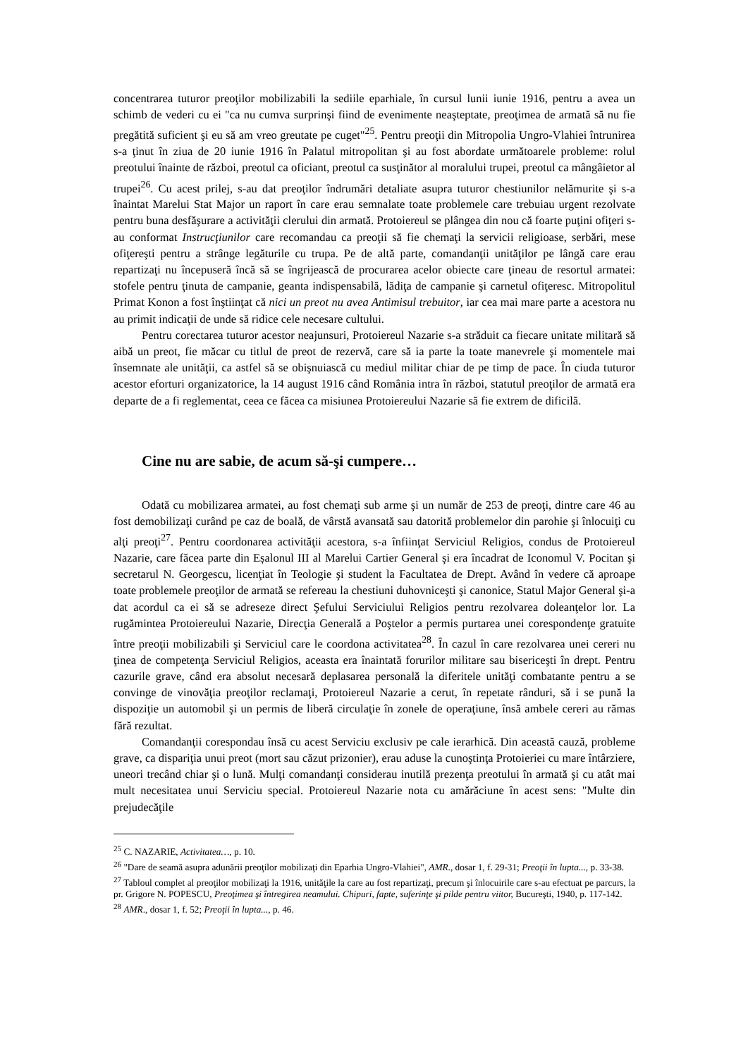concentrarea tuturor preoţilor mobilizabili la sediile eparhiale, în cursul lunii iunie 1916, pentru a avea un schimb de vederi cu ei "ca nu cumva surprinşi fiind de evenimente neaşteptate, preoţimea de armată să nu fie pregătită suficient şi eu să am vreo greutate pe cuget"<sup>25</sup>. Pentru preoţii din Mitropolia Ungro-Vlahiei întrunirea s-a ţinut în ziua de 20 iunie 1916 în Palatul mitropolitan şi au fost abordate următoarele probleme: rolul preotului înainte de război, preotul ca oficiant, preotul ca susţinător al moralului trupei, preotul ca mângâietor al trupei<sup>26</sup>. Cu acest prilej, s-au dat preoţilor îndrumări detaliate asupra tuturor chestiunilor nelămurite şi s-a înaintat Marelui Stat Major un raport în care erau semnalate toate problemele care trebuiau urgent rezolvate pentru buna desfăşurare a activităţii clerului din armată. Protoiereul se plângea din nou că foarte puţini ofiţeri s-au conformat Instrucţiunilor care recomandau ca preoţii să fie chemaţi la servicii religioase, serbări, mese ofiţereşti pentru a strânge legăturile cu trupa. Pe de altă parte, comandanţii unităţilor pe lângă care erau repartizaţi nu începuseră încă să se îngrijească de procurarea acelor obiecte care ţineau de resortul armatei: stofele pentru ţinuta de campanie, geanta indispensabilă, lădiţa de campanie şi carnetul ofiţeresc. Mitropolitul Primat Konon a fost înştiinţat că nici un preot nu avea Antimisul trebuitor, iar cea mai mare parte a acestora nu au primit indicaţii de unde să ridice cele necesare cultului.
Pentru corectarea tuturor acestor neajunsuri, Protoiereul Nazarie s-a străduit ca fiecare unitate militară să aibă un preot, fie măcar cu titlul de preot de rezervă, care să ia parte la toate manevrele şi momentele mai însemnate ale unităţii, ca astfel să se obişnuiască cu mediul militar chiar de pe timp de pace. În ciuda tuturor acestor eforturi organizatorice, la 14 august 1916 când România intra în război, statutul preoţilor de armată era departe de a fi reglementat, ceea ce făcea ca misiunea Protoiereului Nazarie să fie extrem de dificilă.
Cine nu are sabie, de acum să-şi cumpere…
Odată cu mobilizarea armatei, au fost chemaţi sub arme şi un număr de 253 de preoţi, dintre care 46 au fost demobilizaţi curând pe caz de boală, de vârstă avansată sau datorită problemelor din parohie şi înlocuiţi cu alţi preoţi<sup>27</sup>. Pentru coordonarea activităţii acestora, s-a înfiinţat Serviciul Religios, condus de Protoiereul Nazarie, care făcea parte din Eșalonul III al Marelui Cartier General şi era încadrat de Iconomul V. Pocitan şi secretarul N. Georgescu, licenţiat în Teologie şi student la Facultatea de Drept. Având în vedere că aproape toate problemele preoţilor de armată se refereau la chestiuni duhovniceşti şi canonice, Statul Major General şi-a dat acordul ca ei să se adreseze direct Şefului Serviciului Religios pentru rezolvarea doleanţelor lor. La rugămintea Protoiereului Nazarie, Direcţia Generală a Poştelor a permis purtarea unei corespondenţe gratuite între preoţii mobilizabili şi Serviciul care le coordona activitatea<sup>28</sup>. În cazul în care rezolvarea unei cereri nu ţinea de competenţa Serviciul Religios, aceasta era înaintată forurilor militare sau bisericeşti în drept. Pentru cazurile grave, când era absolut necesară deplasarea personală la diferitele unităţi combatante pentru a se convinge de vinovăţia preoţilor reclamaţi, Protoiereul Nazarie a cerut, în repetate rânduri, să i se pună la dispoziţie un automobil şi un permis de liberă circulaţie în zonele de operaţiune, însă ambele cereri au rămas fără rezultat.
Comandanţii corespondau însă cu acest Serviciu exclusiv pe cale ierarhică. Din această cauză, probleme grave, ca dispariţia unui preot (mort sau căzut prizonier), erau aduse la cunoştinţa Protoieriei cu mare întârziere, uneori trecând chiar şi o lună. Mulţi comandanţi considerau inutilă prezenţa preotului în armată şi cu atât mai mult necesitatea unui Serviciu special. Protoiereul Nazarie nota cu amărăciune în acest sens: "Multe din prejudecăţile
<sup>25</sup> C. NAZARIE, Activitatea…, p. 10.
<sup>26</sup> "Dare de seamă asupra adunării preoţilor mobilizaţi din Eparhia Ungro-Vlahiei", AMR., dosar 1, f. 29-31; Preoţii în lupta..., p. 33-38.
<sup>27</sup> Tabloul complet al preoţilor mobilizaţi la 1916, unităţile la care au fost repartizaţi, precum şi înlocuirile care s-au efectuat pe parcurs, la pr. Grigore N. POPESCU, Preoţimea şi întregirea neamului. Chipuri, fapte, suferinţe şi pilde pentru viitor, Bucureşti, 1940, p. 117-142.
<sup>28</sup> AMR., dosar 1, f. 52; Preoţii în lupta..., p. 46.